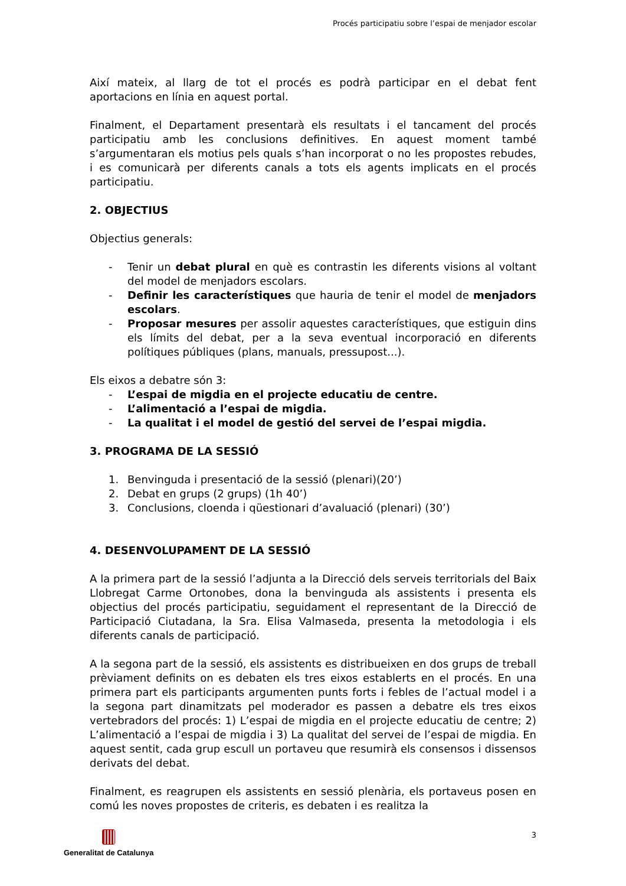Procés participatiu sobre l’espai de menjador escolar
Així mateix, al llarg de tot el procés es podrà participar en el debat fent aportacions en línia en aquest portal.
Finalment, el Departament presentarà els resultats i el tancament del procés participatiu amb les conclusions definitives. En aquest moment també s’argumentaran els motius pels quals s’han incorporat o no les propostes rebudes, i es comunicarà per diferents canals a tots els agents implicats en el procés participatiu.
2. OBJECTIUS
Objectius generals:
- Tenir un debat plural en què es contrastin les diferents visions al voltant del model de menjadors escolars.
- Definir les característiques que hauria de tenir el model de menjadors escolars.
- Proposar mesures per assolir aquestes característiques, que estiguin dins els límits del debat, per a la seva eventual incorporació en diferents polítiques públiques (plans, manuals, pressupost...).
Els eixos a debatre són 3:
- L’espai de migdia en el projecte educatiu de centre.
- L’alimentació a l’espai de migdia.
- La qualitat i el model de gestió del servei de l’espai migdia.
3. PROGRAMA DE LA SESSIÓ
1. Benvinguda i presentació de la sessió (plenari)(20’)
2. Debat en grups (2 grups) (1h 40’)
3. Conclusions, cloenda i qüestionari d’avaluació (plenari) (30’)
4. DESENVOLUPAMENT DE LA SESSIÓ
A la primera part de la sessió l’adjunta a la Direcció dels serveis territorials del Baix Llobregat Carme Ortonobes, dona la benvinguda als assistents i presenta els objectius del procés participatiu, seguidament el representant de la Direcció de Participació Ciutadana, la Sra. Elisa Valmaseda, presenta la metodologia i els diferents canals de participació.
A la segona part de la sessió, els assistents es distribueixen en dos grups de treball prèviament definits on es debaten els tres eixos establerts en el procés. En una primera part els participants argumenten punts forts i febles de l’actual model i a la segona part dinamitzats pel moderador es passen a debatre els tres eixos vertebradors del procés: 1) L’espai de migdia en el projecte educatiu de centre; 2) L’alimentació a l’espai de migdia i 3) La qualitat del servei de l’espai de migdia. En aquest sentit, cada grup escull un portaveu que resumirà els consensos i dissensos derivats del debat.
Finalment, es reagrupen els assistents en sessió plenària, els portaveus posen en comú les noves propostes de criteris, es debaten i es realitza la
Generalitat de Catalunya 3